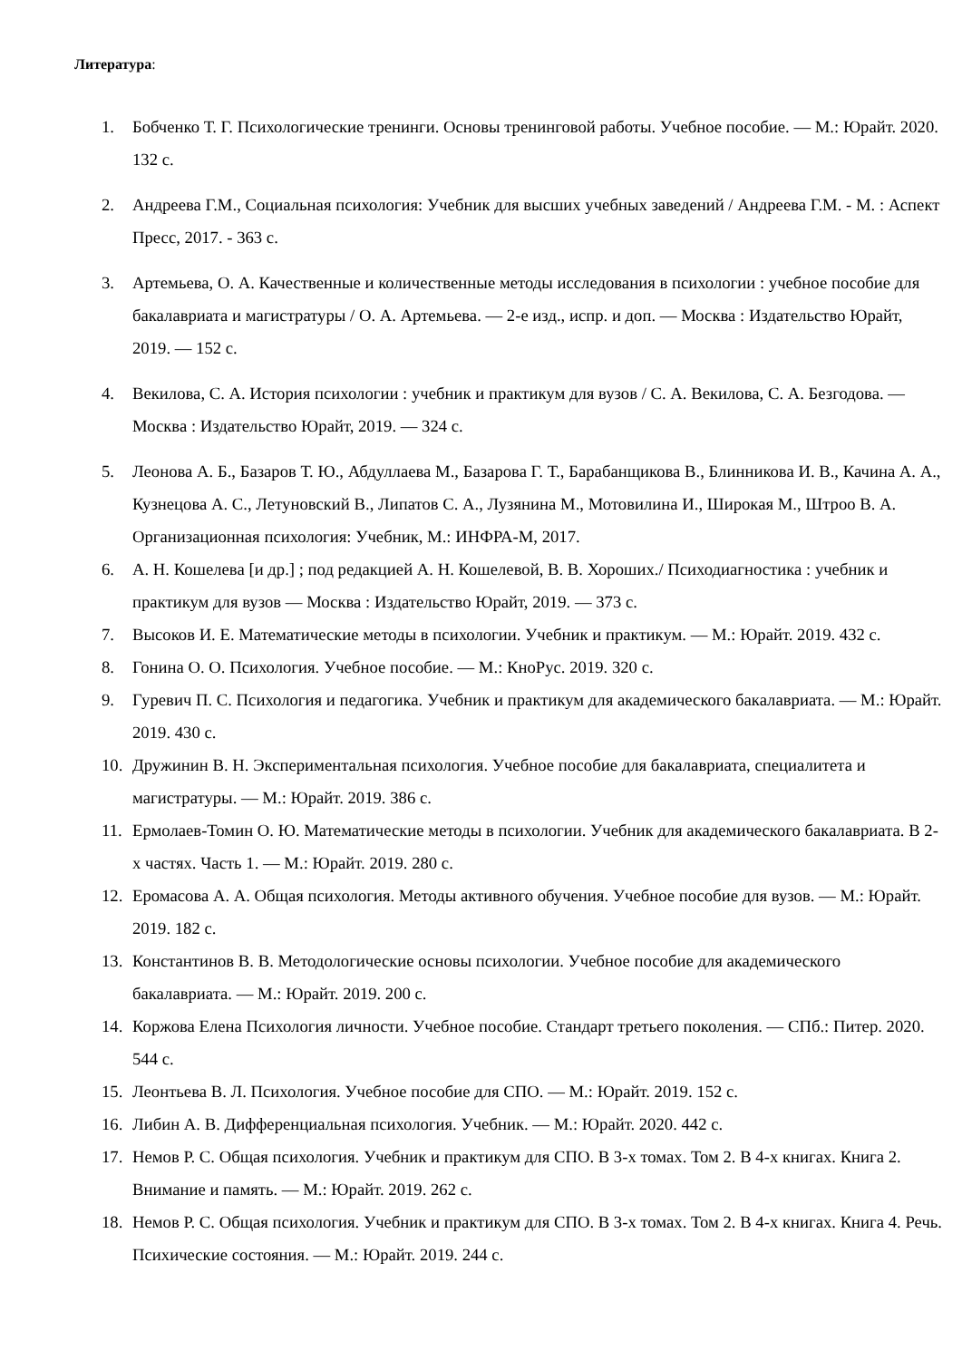Литература:
1. Бобченко Т. Г. Психологические тренинги. Основы тренинговой работы. Учебное пособие. — М.: Юрайт. 2020. 132 с.
2. Андреева Г.М., Социальная психология: Учебник для высших учебных заведений / Андреева Г.М. - М. : Аспект Пресс, 2017. - 363 с.
3. Артемьева, О. А. Качественные и количественные методы исследования в психологии : учебное пособие для бакалавриата и магистратуры / О. А. Артемьева. — 2-е изд., испр. и доп. — Москва : Издательство Юрайт, 2019. — 152 с.
4. Векилова, С. А. История психологии : учебник и практикум для вузов / С. А. Векилова, С. А. Безгодова. — Москва : Издательство Юрайт, 2019. — 324 с.
5. Леонова А. Б., Базаров Т. Ю., Абдуллаева М., Базарова Г. Т., Барабанщикова В., Блинникова И. В., Качина А. А., Кузнецова А. С., Летуновский В., Липатов С. А., Лузянина М., Мотовилина И., Широкая М., Штроо В. А. Организационная психология: Учебник, М.: ИНФРА-М, 2017.
6. А. Н. Кошелева [и др.] ; под редакцией А. Н. Кошелевой, В. В. Хороших./ Психодиагностика : учебник и практикум для вузов — Москва : Издательство Юрайт, 2019. — 373 с.
7. Высоков И. Е. Математические методы в психологии. Учебник и практикум. — М.: Юрайт. 2019. 432 с.
8. Гонина О. О. Психология. Учебное пособие. — М.: КноРус. 2019. 320 с.
9. Гуревич П. С. Психология и педагогика. Учебник и практикум для академического бакалавриата. — М.: Юрайт. 2019. 430 с.
10. Дружинин В. Н. Экспериментальная психология. Учебное пособие для бакалавриата, специалитета и магистратуры. — М.: Юрайт. 2019. 386 с.
11. Ермолаев-Томин О. Ю. Математические методы в психологии. Учебник для академического бакалавриата. В 2-х частях. Часть 1. — М.: Юрайт. 2019. 280 с.
12. Еромасова А. А. Общая психология. Методы активного обучения. Учебное пособие для вузов. — М.: Юрайт. 2019. 182 с.
13. Константинов В. В. Методологические основы психологии. Учебное пособие для академического бакалавриата. — М.: Юрайт. 2019. 200 с.
14. Коржова Елена Психология личности. Учебное пособие. Стандарт третьего поколения. — СПб.: Питер. 2020. 544 с.
15. Леонтьева В. Л. Психология. Учебное пособие для СПО. — М.: Юрайт. 2019. 152 с.
16. Либин А. В. Дифференциальная психология. Учебник. — М.: Юрайт. 2020. 442 с.
17. Немов Р. С. Общая психология. Учебник и практикум для СПО. В 3-х томах. Том 2. В 4-х книгах. Книга 2. Внимание и память. — М.: Юрайт. 2019. 262 с.
18. Немов Р. С. Общая психология. Учебник и практикум для СПО. В 3-х томах. Том 2. В 4-х книгах. Книга 4. Речь. Психические состояния. — М.: Юрайт. 2019. 244 с.